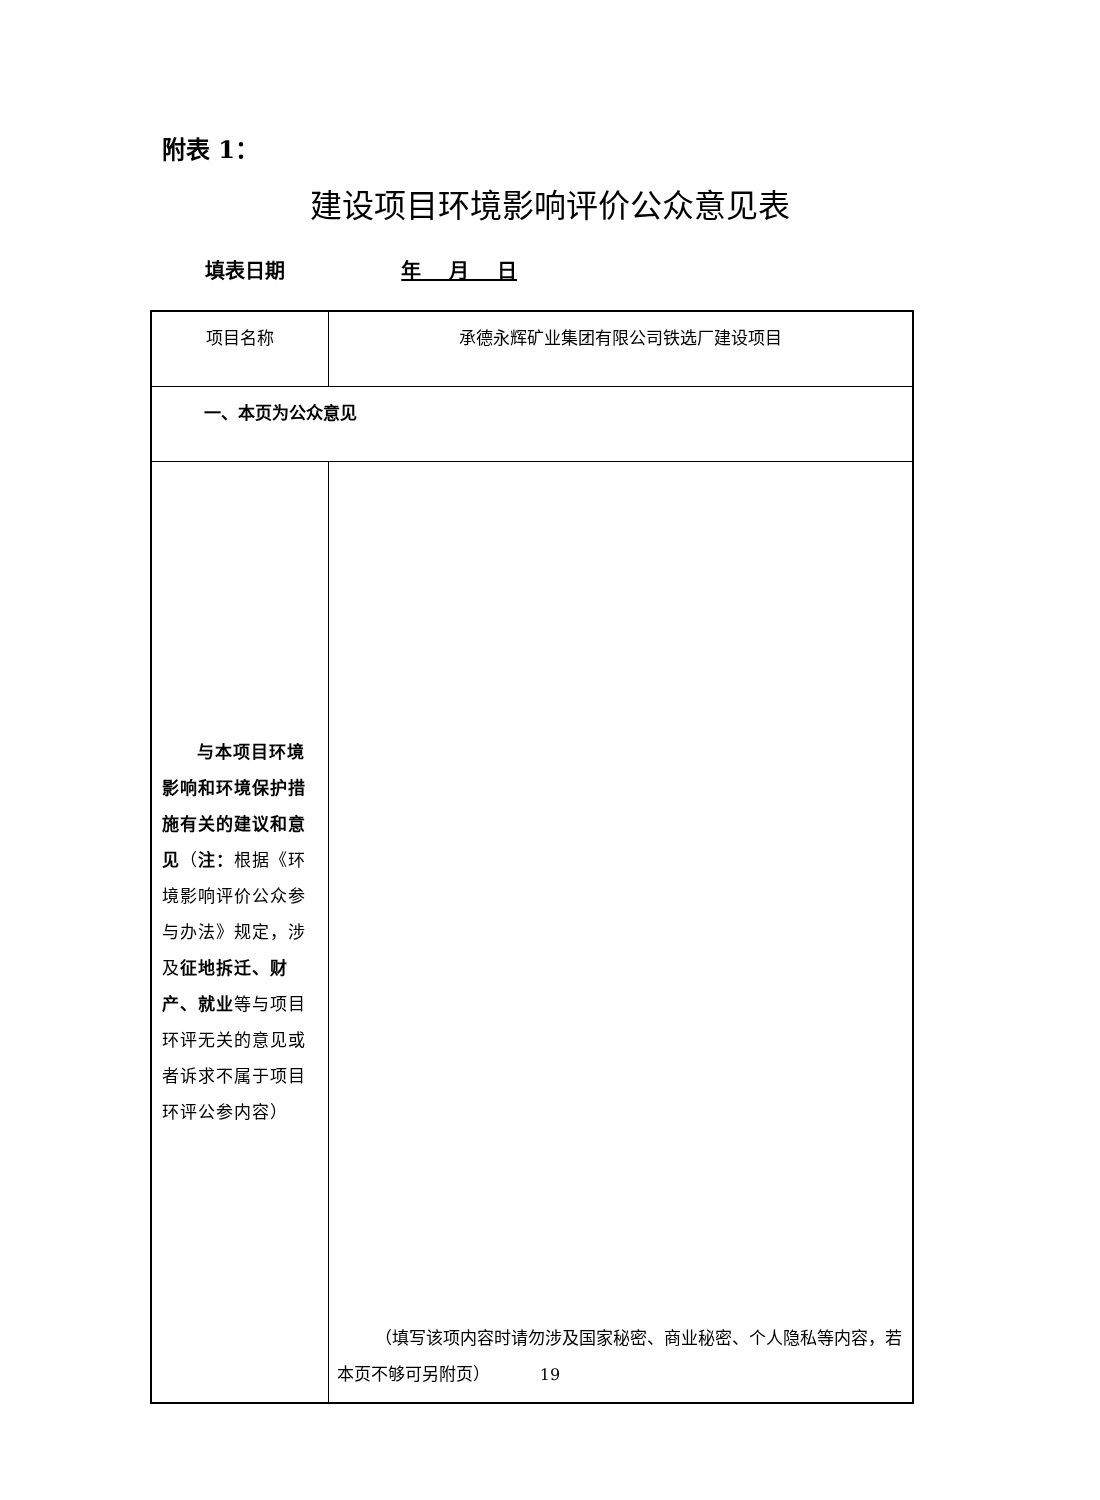附表 1：
建设项目环境影响评价公众意见表
填表日期 年 月 日
| 项目名称 | 承德永辉矿业集团有限公司铁选厂建设项目 |
| 一、本页为公众意见 | |
| 与本项目环境影响和环境保护措施有关的建议和意见 （ 注： 根据《环境影响评价公众参与办法》规定，涉及 征地拆迁、财产、就业 等与项目环评无关的意见或者诉求不属于项目环评公参内容） | （填写该项内容时请勿涉及国家秘密、商业秘密、个人隐私等内容，若本页不够可另附页） |
19